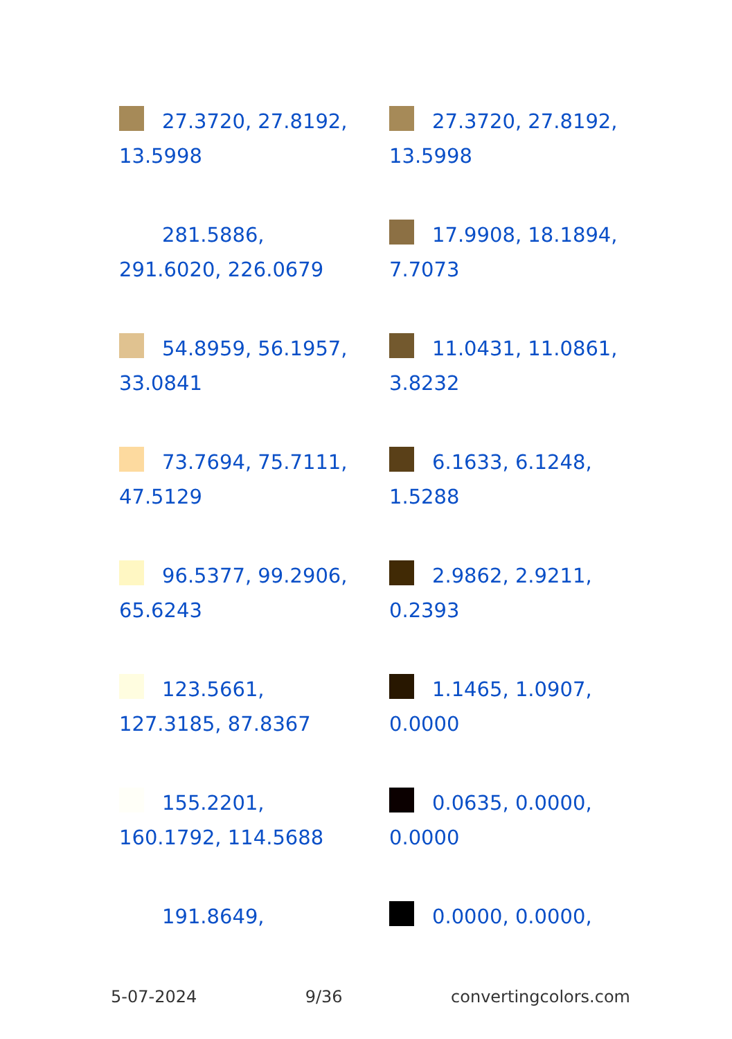27.3720, 27.8192, 13.5998
27.3720, 27.8192, 13.5998
281.5886, 291.6020, 226.0679
17.9908, 18.1894, 7.7073
54.8959, 56.1957, 33.0841
11.0431, 11.0861, 3.8232
73.7694, 75.7111, 47.5129
6.1633, 6.1248, 1.5288
96.5377, 99.2906, 65.6243
2.9862, 2.9211, 0.2393
123.5661, 127.3185, 87.8367
1.1465, 1.0907, 0.0000
155.2201, 160.1792, 114.5688
0.0635, 0.0000, 0.0000
191.8649,
0.0000, 0.0000,
5-07-2024 9/36 convertingcolors.com